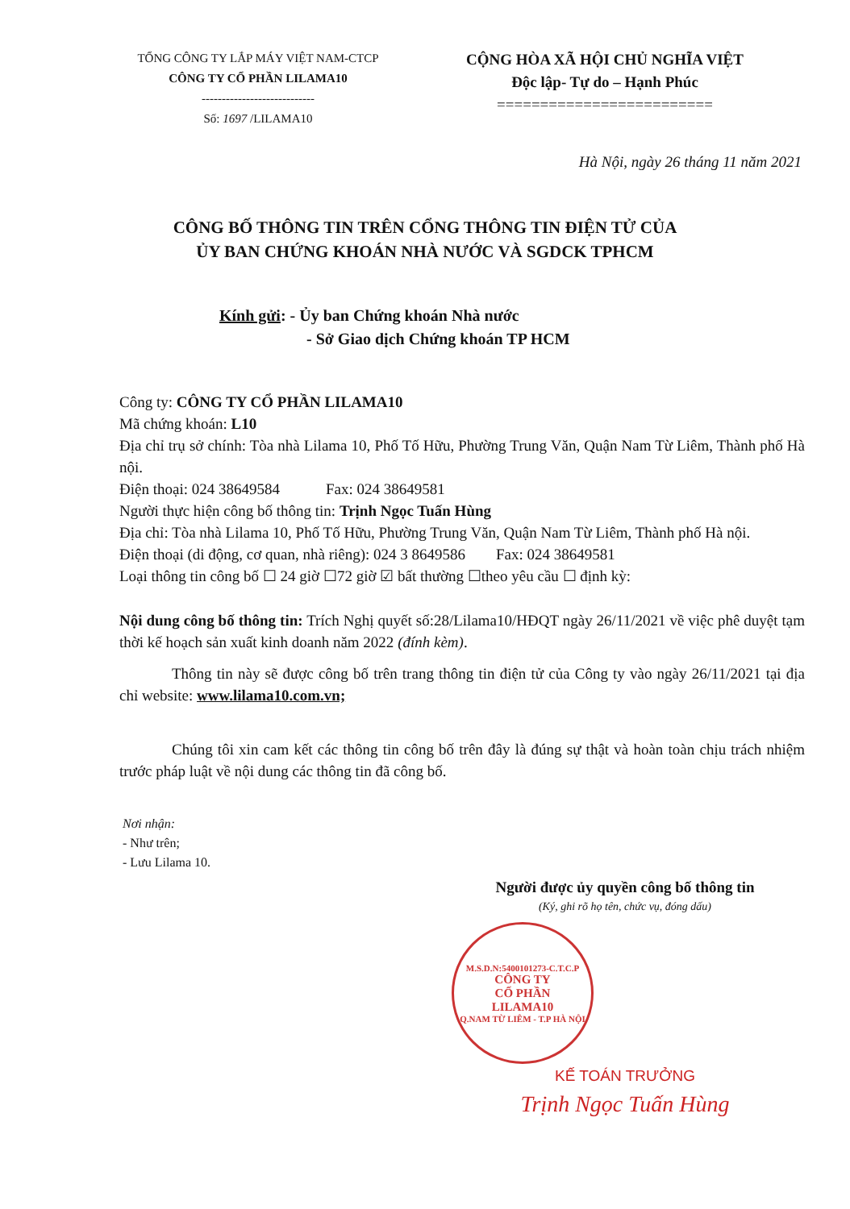TỔNG CÔNG TY LẮP MÁY VIỆT NAM-CTCP
CÔNG TY CỔ PHẦN LILAMA10
----------------------------
Số: 1697 /LILAMA10
CỘNG HÒA XÃ HỘI CHỦ NGHĨA VIỆT
Độc lập- Tự do – Hạnh Phúc
=========================
Hà Nội, ngày 26 tháng 11 năm 2021
CÔNG BỐ THÔNG TIN TRÊN CỔNG THÔNG TIN ĐIỆN TỬ CỦA
ỦY BAN CHỨNG KHOÁN NHÀ NƯỚC VÀ SGDCK TPHCM
Kính gửi: - Ủy ban Chứng khoán Nhà nước
- Sở Giao dịch Chứng khoán TP HCM
Công ty: CÔNG TY CỔ PHẦN LILAMA10
Mã chứng khoán: L10
Địa chỉ trụ sở chính: Tòa nhà Lilama 10, Phố Tố Hữu, Phường Trung Văn, Quận Nam Từ Liêm, Thành phố Hà nội.
Điện thoại: 024 38649584 Fax: 024 38649581
Người thực hiện công bố thông tin: Trịnh Ngọc Tuấn Hùng
Địa chỉ: Tòa nhà Lilama 10, Phố Tố Hữu, Phường Trung Văn, Quận Nam Từ Liêm, Thành phố Hà nội.
Điện thoại (di động, cơ quan, nhà riêng): 024 3 8649586 Fax: 024 38649581
Loại thông tin công bố ☐ 24 giờ ☐72 giờ ☑ bất thường ☐theo yêu cầu ☐ định kỳ:
Nội dung công bố thông tin: Trích Nghị quyết số:28/Lilama10/HĐQT ngày 26/11/2021 về việc phê duyệt tạm thời kế hoạch sản xuất kinh doanh năm 2022 (đính kèm).
Thông tin này sẽ được công bố trên trang thông tin điện tử của Công ty vào ngày 26/11/2021 tại địa chỉ website: www.lilama10.com.vn;
Chúng tôi xin cam kết các thông tin công bố trên đây là đúng sự thật và hoàn toàn chịu trách nhiệm trước pháp luật về nội dung các thông tin đã công bố.
Nơi nhận:
- Như trên;
- Lưu Lilama 10.
Người được ủy quyền công bố thông tin
(Ký, ghi rõ họ tên, chức vụ, đóng dấu)
M.S.D.N:5400101273-C.T.C.P
CÔNG TY
CỔ PHẦN
LILAMA10
Q.NAM TỪ LIÊM - T.P HÀ NỘI
KẾ TOÁN TRƯỞNG
Trịnh Ngọc Tuấn Hùng